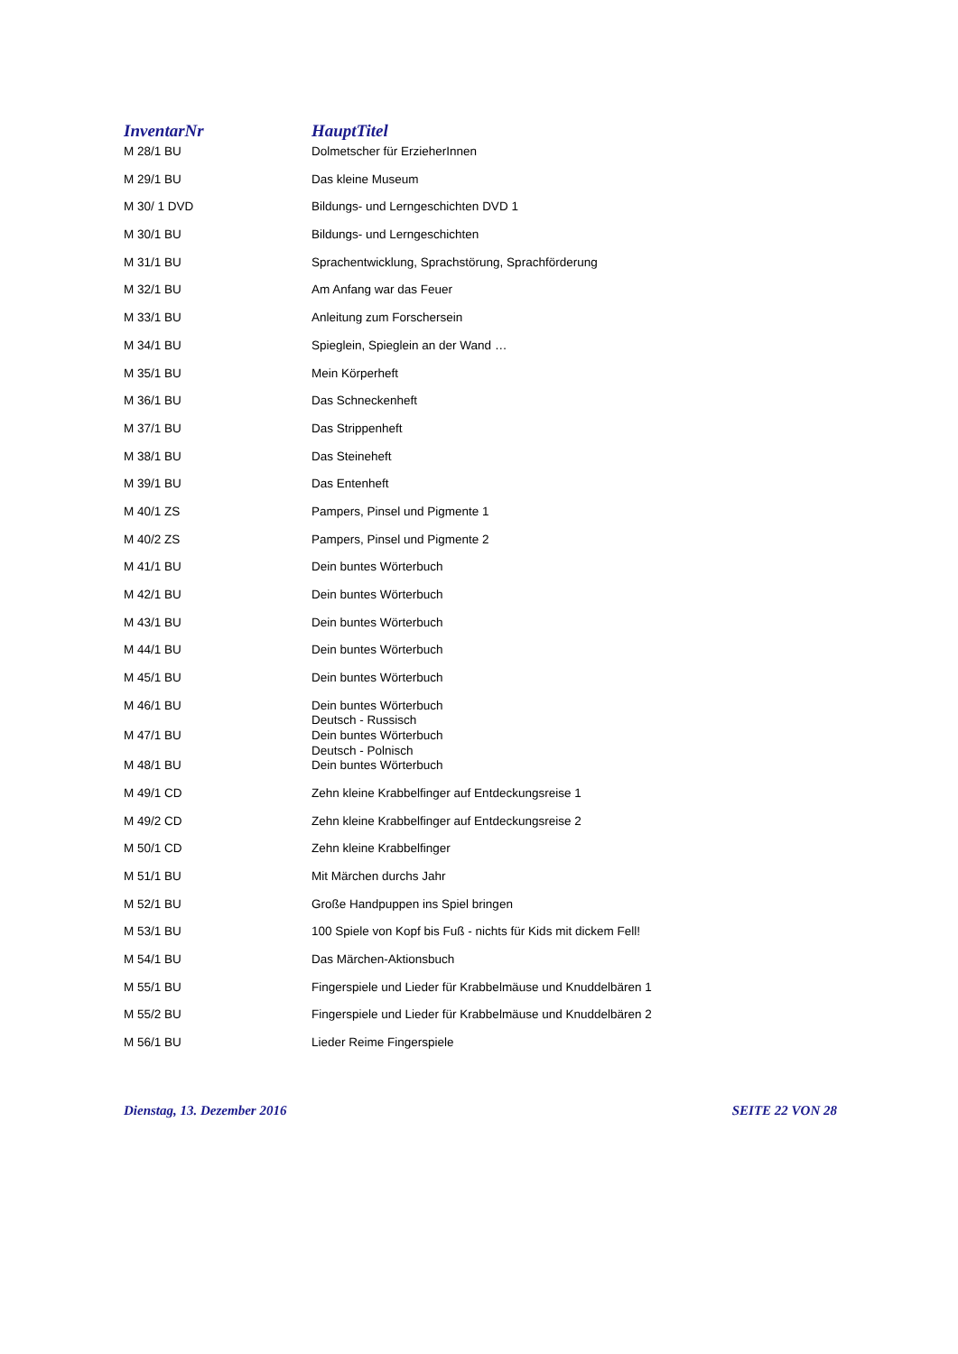| InventarNr | HauptTitel |
| --- | --- |
| M 28/1 BU | Dolmetscher für ErzieherInnen |
| M 29/1 BU | Das kleine Museum |
| M 30/ 1 DVD | Bildungs- und Lerngeschichten DVD 1 |
| M 30/1 BU | Bildungs- und Lerngeschichten |
| M 31/1 BU | Sprachentwicklung, Sprachstörung, Sprachförderung |
| M 32/1 BU | Am Anfang war das Feuer |
| M 33/1 BU | Anleitung zum Forschersein |
| M 34/1 BU | Spieglein, Spieglein an der Wand … |
| M 35/1 BU | Mein Körperheft |
| M 36/1 BU | Das Schneckenheft |
| M 37/1 BU | Das Strippenheft |
| M 38/1 BU | Das Steineheft |
| M 39/1 BU | Das Entenheft |
| M 40/1 ZS | Pampers, Pinsel und Pigmente 1 |
| M 40/2 ZS | Pampers, Pinsel und Pigmente 2 |
| M 41/1 BU | Dein buntes Wörterbuch |
| M 42/1 BU | Dein buntes Wörterbuch |
| M 43/1 BU | Dein buntes Wörterbuch |
| M 44/1 BU | Dein buntes Wörterbuch |
| M 45/1 BU | Dein buntes Wörterbuch |
| M 46/1 BU | Dein buntes Wörterbuch Deutsch - Russisch |
| M 47/1 BU | Dein buntes Wörterbuch Deutsch - Polnisch |
| M 48/1 BU | Dein buntes Wörterbuch |
| M 49/1 CD | Zehn kleine Krabbelfinger auf Entdeckungsreise 1 |
| M 49/2 CD | Zehn kleine Krabbelfinger auf Entdeckungsreise 2 |
| M 50/1 CD | Zehn kleine Krabbelfinger |
| M 51/1 BU | Mit Märchen durchs Jahr |
| M 52/1 BU | Große Handpuppen ins Spiel bringen |
| M 53/1 BU | 100 Spiele von Kopf bis Fuß - nichts für Kids mit dickem Fell! |
| M 54/1 BU | Das Märchen-Aktionsbuch |
| M 55/1 BU | Fingerspiele und Lieder für Krabbelmäuse und Knuddelbären 1 |
| M 55/2 BU | Fingerspiele und Lieder für Krabbelmäuse und Knuddelbären 2 |
| M 56/1 BU | Lieder Reime Fingerspiele |
Dienstag, 13. Dezember 2016 SEITE 22 VON 28